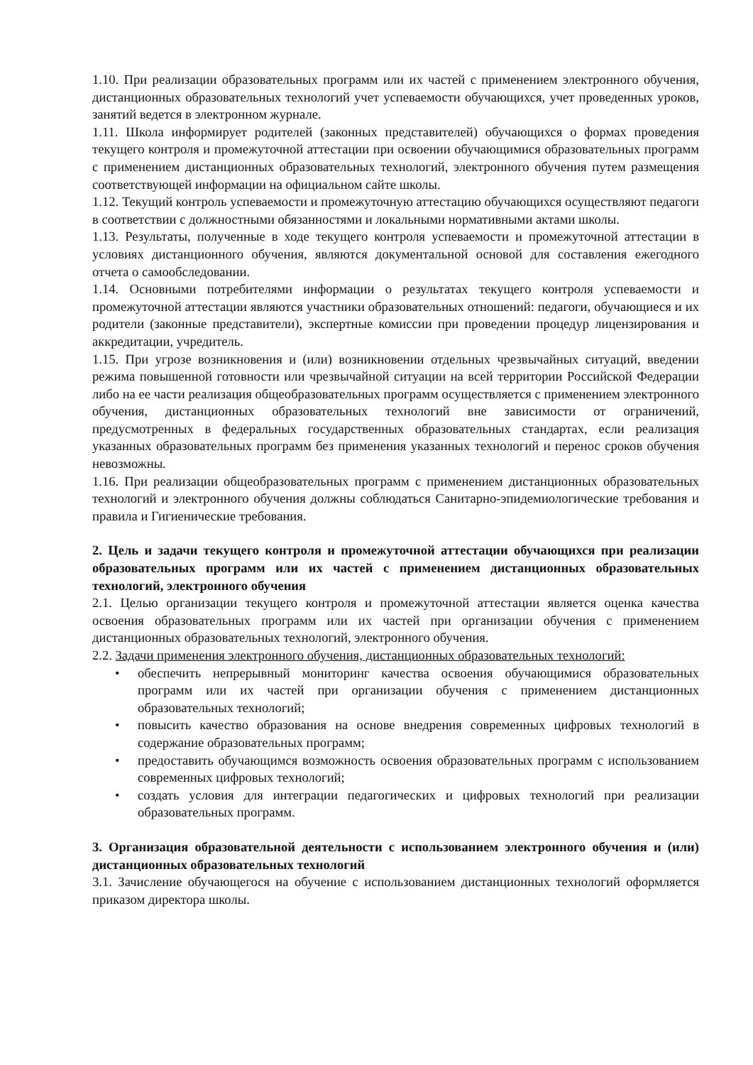1.10. При реализации образовательных программ или их частей с применением электронного обучения, дистанционных образовательных технологий учет успеваемости обучающихся, учет проведенных уроков, занятий ведется в электронном журнале.
1.11. Школа информирует родителей (законных представителей) обучающихся о формах проведения текущего контроля и промежуточной аттестации при освоении обучающимися образовательных программ с применением дистанционных образовательных технологий, электронного обучения путем размещения соответствующей информации на официальном сайте школы.
1.12. Текущий контроль успеваемости и промежуточную аттестацию обучающихся осуществляют педагоги в соответствии с должностными обязанностями и локальными нормативными актами школы.
1.13. Результаты, полученные в ходе текущего контроля успеваемости и промежуточной аттестации в условиях дистанционного обучения, являются документальной основой для составления ежегодного отчета о самообследовании.
1.14. Основными потребителями информации о результатах текущего контроля успеваемости и промежуточной аттестации являются участники образовательных отношений: педагоги, обучающиеся и их родители (законные представители), экспертные комиссии при проведении процедур лицензирования и аккредитации, учредитель.
1.15. При угрозе возникновения и (или) возникновении отдельных чрезвычайных ситуаций, введении режима повышенной готовности или чрезвычайной ситуации на всей территории Российской Федерации либо на ее части реализация общеобразовательных программ осуществляется с применением электронного обучения, дистанционных образовательных технологий вне зависимости от ограничений, предусмотренных в федеральных государственных образовательных стандартах, если реализация указанных образовательных программ без применения указанных технологий и перенос сроков обучения невозможны.
1.16. При реализации общеобразовательных программ с применением дистанционных образовательных технологий и электронного обучения должны соблюдаться Санитарно-эпидемиологические требования и правила и Гигиенические требования.
2. Цель и задачи текущего контроля и промежуточной аттестации обучающихся при реализации образовательных программ или их частей с применением дистанционных образовательных технологий, электронного обучения
2.1. Целью организации текущего контроля и промежуточной аттестации является оценка качества освоения образовательных программ или их частей при организации обучения с применением дистанционных образовательных технологий, электронного обучения.
2.2. Задачи применения электронного обучения, дистанционных образовательных технологий:
• обеспечить непрерывный мониторинг качества освоения обучающимися образовательных программ или их частей при организации обучения с применением дистанционных образовательных технологий;
• повысить качество образования на основе внедрения современных цифровых технологий в содержание образовательных программ;
• предоставить обучающимся возможность освоения образовательных программ с использованием современных цифровых технологий;
• создать условия для интеграции педагогических и цифровых технологий при реализации образовательных программ.
3. Организация образовательной деятельности с использованием электронного обучения и (или) дистанционных образовательных технологий
3.1. Зачисление обучающегося на обучение с использованием дистанционных технологий оформляется приказом директора школы.